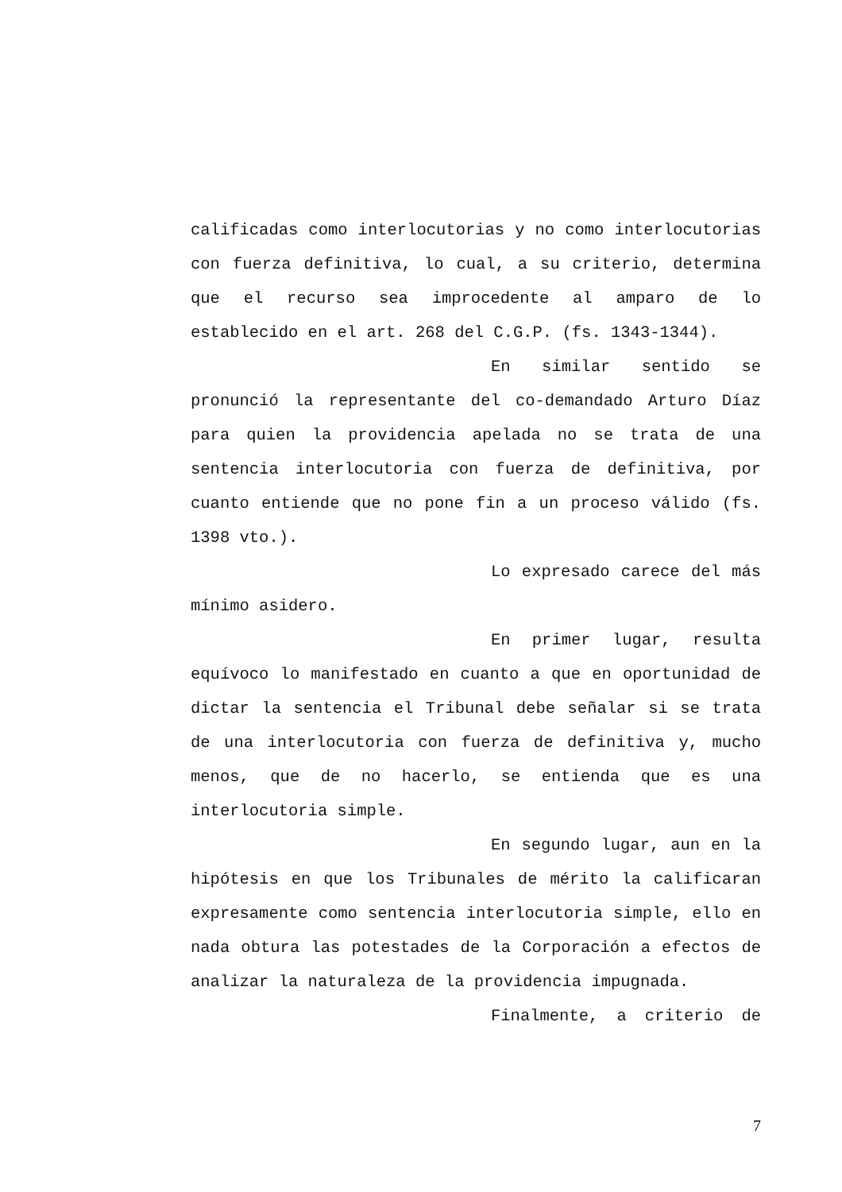calificadas como interlocutorias y no como interlocutorias con fuerza definitiva, lo cual, a su criterio, determina que el recurso sea improcedente al amparo de lo establecido en el art. 268 del C.G.P. (fs. 1343-1344).
En similar sentido se pronunció la representante del co-demandado Arturo Díaz para quien la providencia apelada no se trata de una sentencia interlocutoria con fuerza de definitiva, por cuanto entiende que no pone fin a un proceso válido (fs. 1398 vto.).
Lo expresado carece del más mínimo asidero.
En primer lugar, resulta equívoco lo manifestado en cuanto a que en oportunidad de dictar la sentencia el Tribunal debe señalar si se trata de una interlocutoria con fuerza de definitiva y, mucho menos, que de no hacerlo, se entienda que es una interlocutoria simple.
En segundo lugar, aun en la hipótesis en que los Tribunales de mérito la calificaran expresamente como sentencia interlocutoria simple, ello en nada obtura las potestades de la Corporación a efectos de analizar la naturaleza de la providencia impugnada.
Finalmente, a criterio de
7